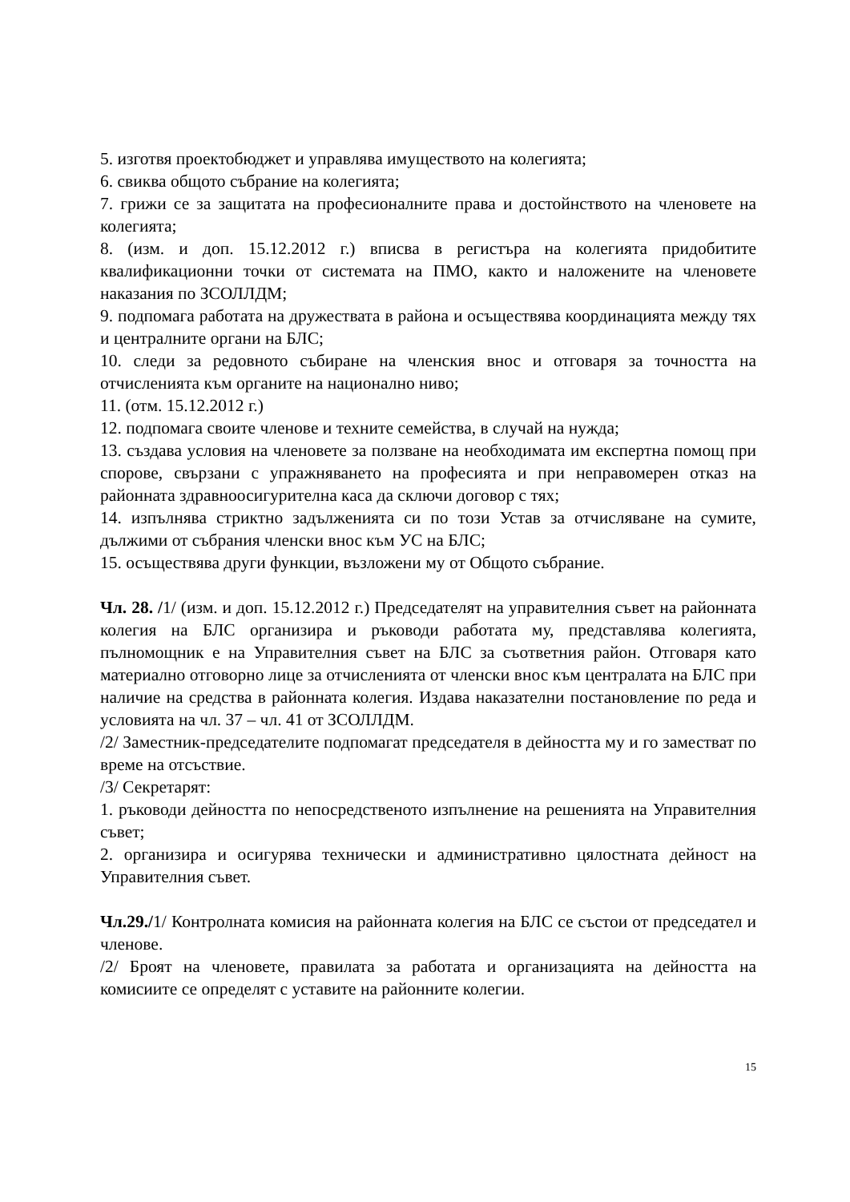5. изготвя проектобюджет и управлява имуществото на колегията;
6. свиква общото събрание на колегията;
7. грижи се за защитата на професионалните права и достойнството на членовете на колегията;
8. (изм. и доп. 15.12.2012 г.) вписва в регистъра на колегията придобитите квалификационни точки от системата на ПМО, както и наложените на членовете наказания по ЗСОЛЛДМ;
9. подпомага работата на дружествата в района и осъществява координацията между тях и централните органи на БЛС;
10. следи за редовното събиране на членския внос и отговаря за точността на отчисленията към органите на национално ниво;
11. (отм. 15.12.2012 г.)
12. подпомага своите членове и техните семейства, в случай на нужда;
13. създава условия на членовете за ползване на необходимата им експертна помощ при спорове, свързани с упражняването на професията и при неправомерен отказ на районната здравноосигурителна каса да сключи договор с тях;
14. изпълнява стриктно задълженията си по този Устав за отчисляване на сумите, дължими от събрания членски внос към УС на БЛС;
15. осъществява други функции, възложени му от Общото събрание.
Чл. 28. /1/ (изм. и доп. 15.12.2012 г.) Председателят на управителния съвет на районната колегия на БЛС организира и ръководи работата му, представлява колегията, пълномощник е на Управителния съвет на БЛС за съответния район. Отговаря като материално отговорно лице за отчисленията от членски внос към централата на БЛС при наличие на средства в районната колегия. Издава наказателни постановление по реда и условията на чл. 37 – чл. 41 от ЗСОЛЛДМ.
/2/ Заместник-председателите подпомагат председателя в дейността му и го заместват по време на отсъствие.
/3/ Секретарят:
1. ръководи дейността по непосредственото изпълнение на решенията на Управителния съвет;
2. организира и осигурява технически и административно цялостната дейност на Управителния съвет.
Чл.29./1/ Контролната комисия на районната колегия на БЛС се състои от председател и членове.
/2/ Броят на членовете, правилата за работата и организацията на дейността на комисиите се определят с уставите на районните колегии.
15